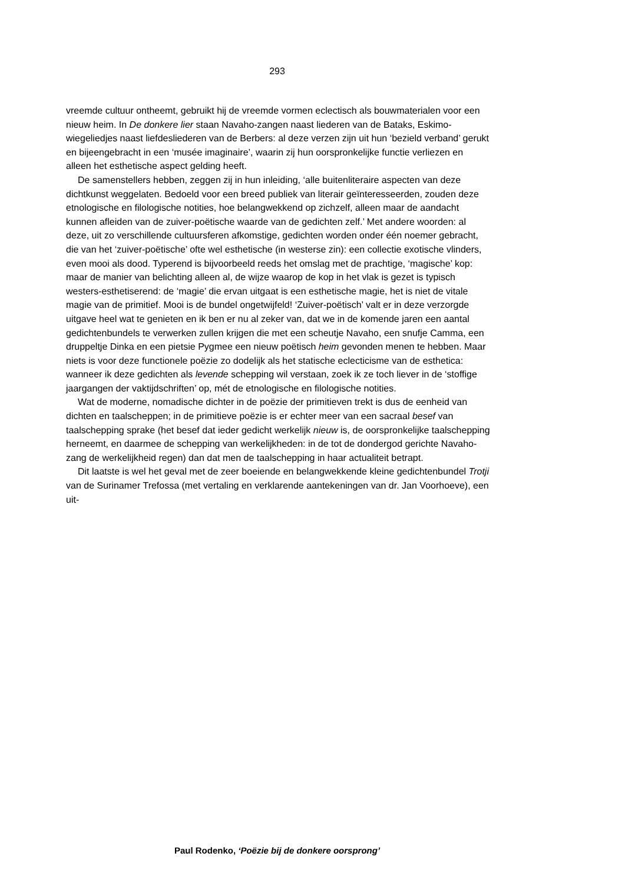293
vreemde cultuur ontheemt, gebruikt hij de vreemde vormen eclectisch als bouwmaterialen voor een nieuw heim. In De donkere lier staan Navaho-zangen naast liederen van de Bataks, Eskimo-wiegeliedjes naast liefdesliederen van de Berbers: al deze verzen zijn uit hun ‘bezield verband’ gerukt en bijeengebracht in een ‘musée imaginaire’, waarin zij hun oorspronkelijke functie verliezen en alleen het esthetische aspect gelding heeft.
De samenstellers hebben, zeggen zij in hun inleiding, ‘alle buitenliteraire aspecten van deze dichtkunst weggelaten. Bedoeld voor een breed publiek van literair geïnteresseerden, zouden deze etnologische en filologische notities, hoe belangwekkend op zichzelf, alleen maar de aandacht kunnen afleiden van de zuiver-poëtische waarde van de gedichten zelf.’ Met andere woorden: al deze, uit zo verschillende cultuursferen afkomstige, gedichten worden onder één noemer gebracht, die van het ‘zuiver-poëtische’ ofte wel esthetische (in westerse zin): een collectie exotische vlinders, even mooi als dood. Typerend is bijvoorbeeld reeds het omslag met de prachtige, ‘magische’ kop: maar de manier van belichting alleen al, de wijze waarop de kop in het vlak is gezet is typisch westers-esthetiserend: de ‘magie’ die ervan uitgaat is een esthetische magie, het is niet de vitale magie van de primitief. Mooi is de bundel ongetwijfeld! ‘Zuiver-poëtisch’ valt er in deze verzorgde uitgave heel wat te genieten en ik ben er nu al zeker van, dat we in de komende jaren een aantal gedichtenbundels te verwerken zullen krijgen die met een scheutje Navaho, een snufje Camma, een druppeltje Dinka en een pietsie Pygmee een nieuw poëtisch heim gevonden menen te hebben. Maar niets is voor deze functionele poëzie zo dodelijk als het statische eclecticisme van de esthetica: wanneer ik deze gedichten als levende schepping wil verstaan, zoek ik ze toch liever in de ‘stoffige jaargangen der vaktijdschriften’ op, mét de etnologische en filologische notities.
Wat de moderne, nomadische dichter in de poëzie der primitieven trekt is dus de eenheid van dichten en taalscheppen; in de primitieve poëzie is er echter meer van een sacraal besef van taalschepping sprake (het besef dat ieder gedicht werkelijk nieuw is, de oorspronkelijke taalschepping herneemt, en daarmee de schepping van werkelijkheden: in de tot de dondergod gerichte Navaho-zang de werkelijkheid regen) dan dat men de taalschepping in haar actualiteit betrapt.
Dit laatste is wel het geval met de zeer boeiende en belangwekkende kleine gedichtenbundel Trotji van de Surinamer Trefossa (met vertaling en verklarende aantekeningen van dr. Jan Voorhoeve), een uit-
Paul Rodenko, ‘Poëzie bij de donkere oorsprong’